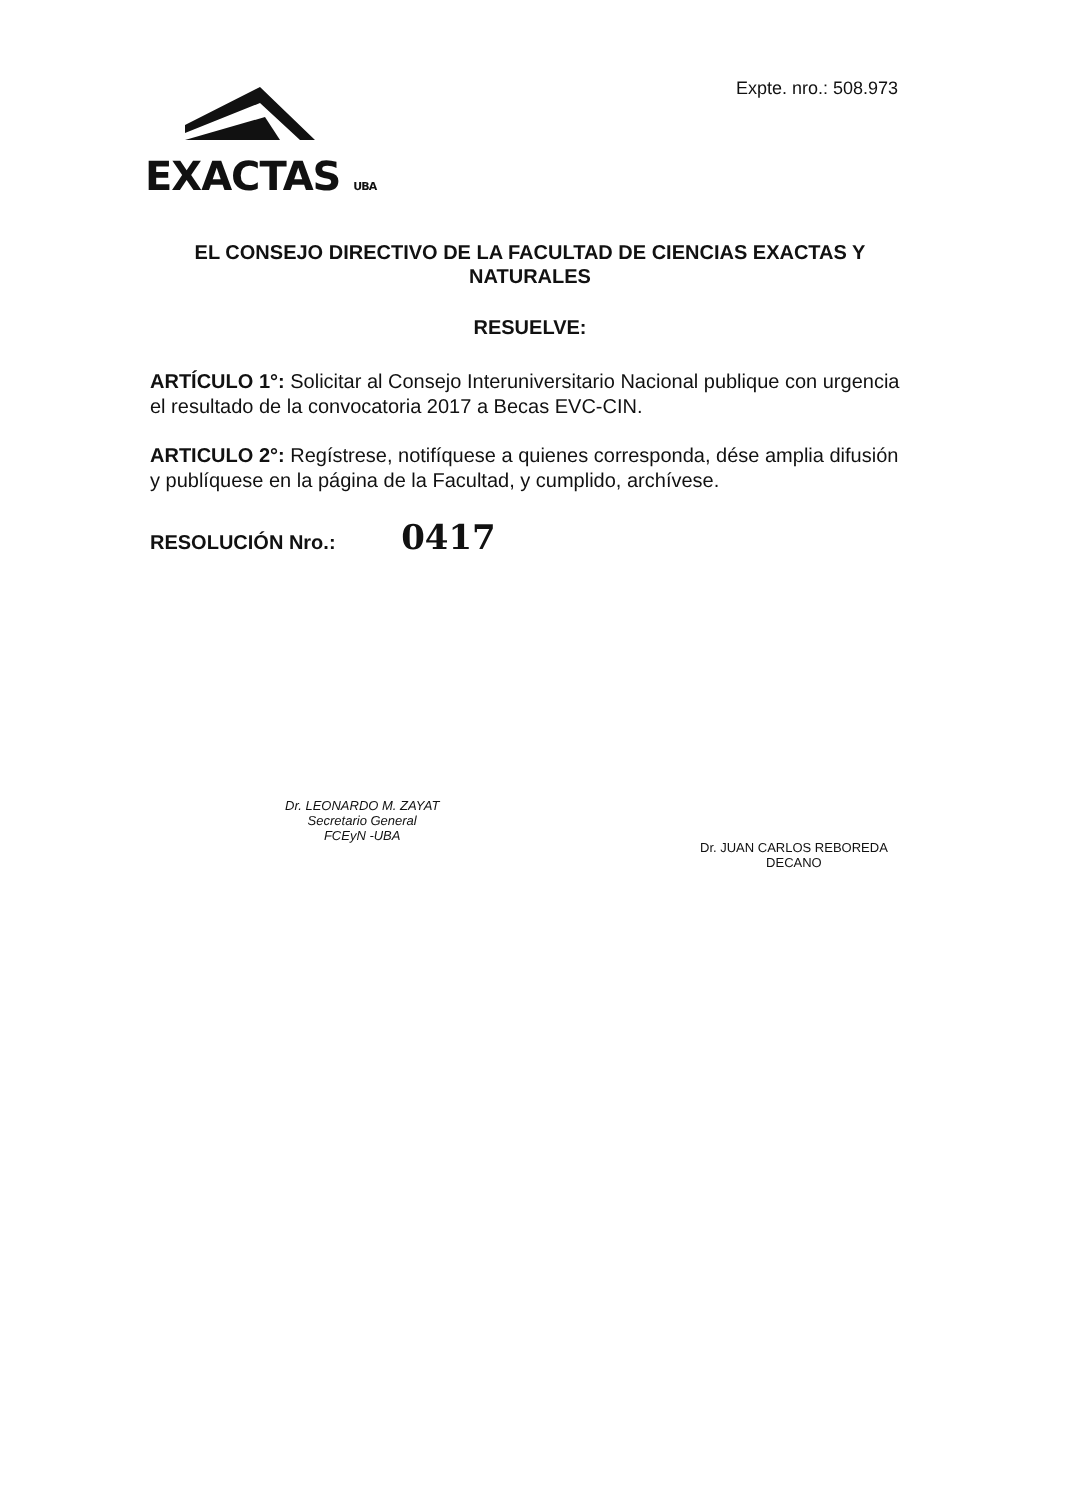Expte. nro.: 508.973
EXACTAS UBA
EL CONSEJO DIRECTIVO DE LA FACULTAD DE CIENCIAS EXACTAS Y NATURALES
RESUELVE:
ARTÍCULO 1°: Solicitar al Consejo Interuniversitario Nacional publique con urgencia el resultado de la convocatoria 2017 a Becas EVC-CIN.
ARTICULO 2°: Regístrese, notifíquese a quienes corresponda, dése amplia difusión y publíquese en la página de la Facultad, y cumplido, archívese.
RESOLUCIÓN Nro.: 0417
Dr. LEONARDO M. ZAYAT
Secretario General
FCEyN -UBA
Dr. JUAN CARLOS REBOREDA
DECANO